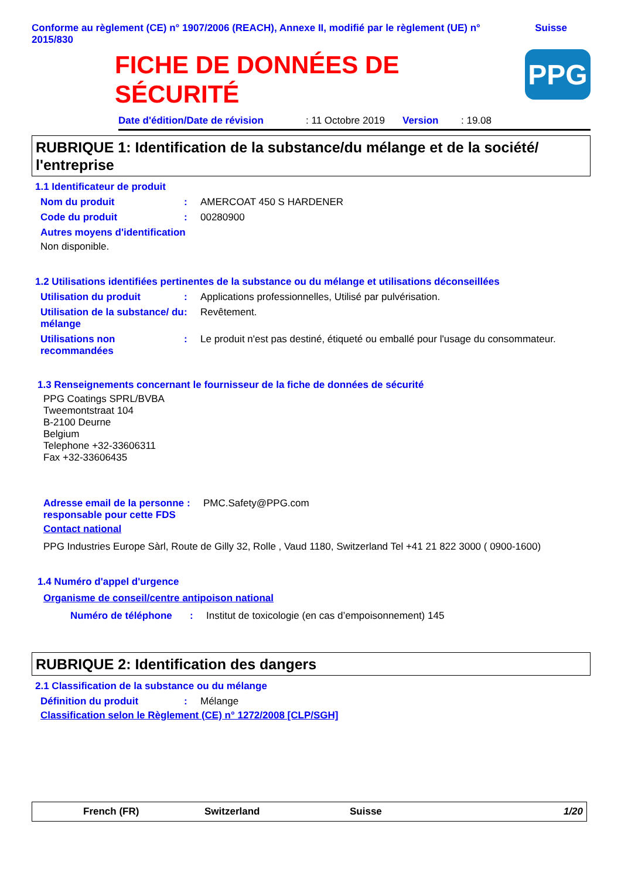Conforme au règlement (CE) n° 1907/2006 (REACH), Annexe II, modifié par le règlement (UE) n° 2015/830
Suisse
FICHE DE DONNÉES DE
SÉCURITÉ
PPG
Date d'édition/Date de révision: 11 Octobre 2019 Version: 19.08
RUBRIQUE 1: Identification de la substance/du mélange et de la société/ l'entreprise
1.1 Identificateur de produit
Nom du produit: AMERCOAT 450 S HARDENER
Code du produit: 00280900
Autres moyens d'identification
Non disponible.
1.2 Utilisations identifiées pertinentes de la substance ou du mélange et utilisations déconseillées
Utilisation du produit: Applications professionnelles, Utilisé par pulvérisation.
Utilisation de la substance/ du mélange: Revêtement.
Utilisations non recommandées: Le produit n'est pas destiné, étiqueté ou emballé pour l'usage du consommateur.
1.3 Renseignements concernant le fournisseur de la fiche de données de sécurité
PPG Coatings SPRL/BVBA
Tweemontstraat 104
B-2100 Deurne
Belgium
Telephone +32-33606311
Fax +32-33606435
Adresse email de la personne responsable pour cette FDS: PMC.Safety@PPG.com
Contact national
PPG Industries Europe Sàrl, Route de Gilly 32, Rolle , Vaud 1180, Switzerland Tel +41 21 822 3000 ( 0900-1600)
1.4 Numéro d'appel d'urgence
Organisme de conseil/centre antipoison national
Numéro de téléphone: Institut de toxicologie (en cas d’empoisonnement) 145
RUBRIQUE 2: Identification des dangers
2.1 Classification de la substance ou du mélange
Définition du produit: Mélange
Classification selon le Règlement (CE) n° 1272/2008 [CLP/SGH]
French (FR) Switzerland Suisse 1/20